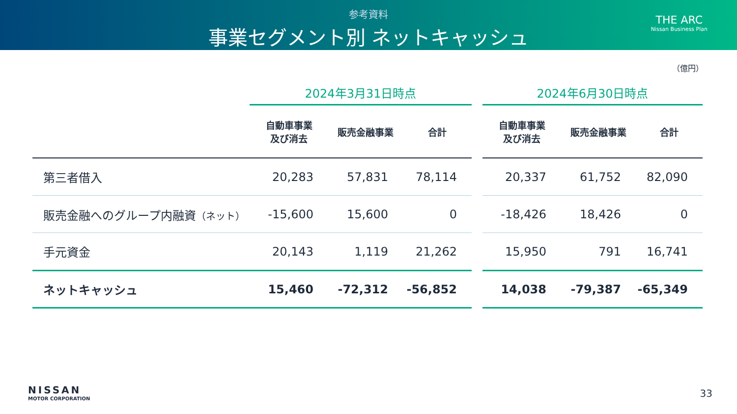参考資料
事業セグメント別 ネットキャッシュ
THE ARC
Nissan Business Plan
（億円）
| | 2024年3月31日時点 | | | | 2024年6月30日時点 | | |
| --- | --- | --- | --- | --- | --- | --- | --- |
| | 自動車事業 及び消去 | 販売金融事業 | 合計 | | 自動車事業 及び消去 | 販売金融事業 | 合計 |
| 第三者借入 | 20,283 | 57,831 | 78,114 | | 20,337 | 61,752 | 82,090 |
| 販売金融へのグループ内融資 （ネット） | -15,600 | 15,600 | 0 | | -18,426 | 18,426 | 0 |
| 手元資金 | 20,143 | 1,119 | 21,262 | | 15,950 | 791 | 16,741 |
| ネットキャッシュ | 15,460 | -72,312 | -56,852 | | 14,038 | -79,387 | -65,349 |
NISSAN
MOTOR CORPORATION
33